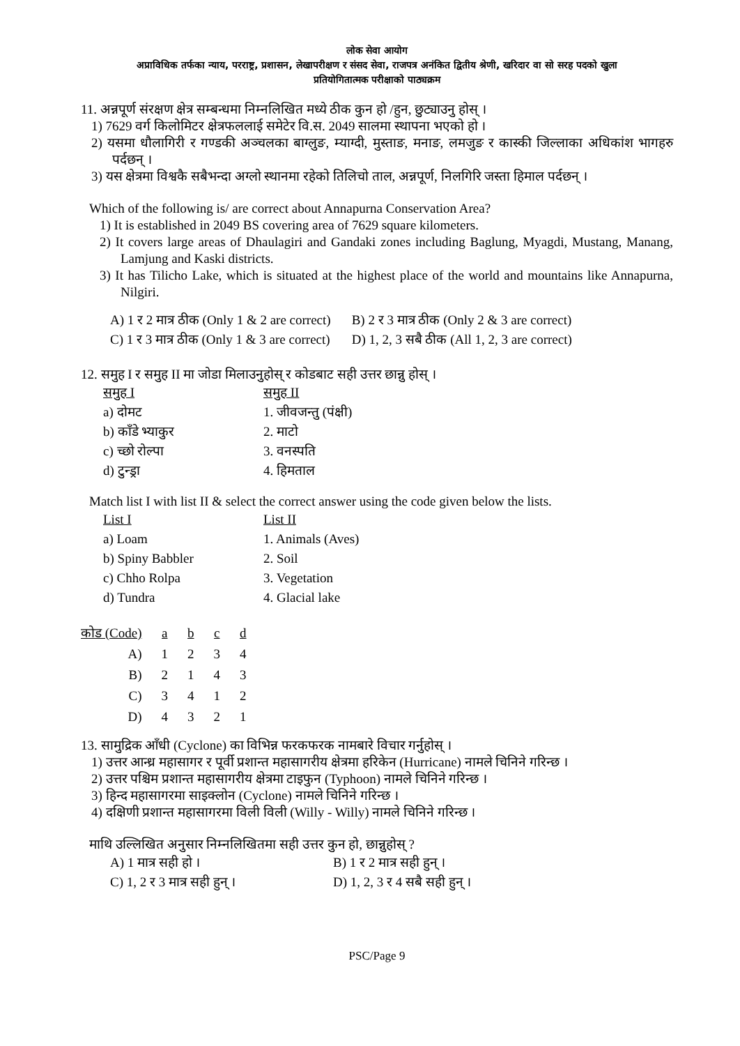लोक सेवा आयोग
अप्राविधिक तर्फका न्याय, परराष्ट्र, प्रशासन, लेखापरीक्षण र संसद सेवा, राजपत्र अनंकित द्वितीय श्रेणी, खरिदार वा सो सरह पदको खुला
प्रतियोगितात्मक परीक्षाको पाठ्यक्रम
11. अन्नपूर्ण संरक्षण क्षेत्र सम्बन्धमा निम्नलिखित मध्ये ठीक कुन हो /हुन, छुट्याउनु होस् ।
1) 7629 वर्ग किलोमिटर क्षेत्रफललाई समेटेर वि.स. 2049 सालमा स्थापना भएको हो ।
2) यसमा धौलागिरी र गण्डकी अञ्चलका बाग्लुङ, म्याग्दी, मुस्ताङ, मनाङ, लमजुङ र कास्की जिल्लाका अधिकांश भागहरु पर्दछन् ।
3) यस क्षेत्रमा विश्वकै सबैभन्दा अग्लो स्थानमा रहेको तिलिचो ताल, अन्नपूर्ण, निलगिरि जस्ता हिमाल पर्दछन् ।
Which of the following is/ are correct about Annapurna Conservation Area?
1) It is established in 2049 BS covering area of 7629 square kilometers.
2) It covers large areas of Dhaulagiri and Gandaki zones including Baglung, Myagdi, Mustang, Manang, Lamjung and Kaski districts.
3) It has Tilicho Lake, which is situated at the highest place of the world and mountains like Annapurna, Nilgiri.
| A) 1 र 2 मात्र ठीक (Only 1 & 2 are correct) | B) 2 र 3 मात्र ठीक (Only 2 & 3 are correct) |
| C) 1 र 3 मात्र ठीक (Only 1 & 3 are correct) | D) 1, 2, 3 सबै ठीक (All 1, 2, 3 are correct) |
12. समुह I र समुह II मा जोडा मिलाउनुहोस् र कोडबाट सही उत्तर छान्नु होस् ।
| समुह I | समुह II |
| a) दोमट | 1. जीवजन्तु (पंक्षी) |
| b) काँडे भ्याकुर | 2. माटो |
| c) च्छो रोल्पा | 3. वनस्पति |
| d) टुन्ड्रा | 4. हिमताल |
Match list I with list II & select the correct answer using the code given below the lists.
| List I | List II |
| a) Loam | 1. Animals (Aves) |
| b) Spiny Babbler | 2. Soil |
| c) Chho Rolpa | 3. Vegetation |
| d) Tundra | 4. Glacial lake |
| कोड (Code) | a | b | c | d |
| A) | 1 | 2 | 3 | 4 |
| B) | 2 | 1 | 4 | 3 |
| C) | 3 | 4 | 1 | 2 |
| D) | 4 | 3 | 2 | 1 |
13. सामुद्रिक आँधी (Cyclone) का विभिन्न फरकफरक नामबारे विचार गर्नुहोस् ।
1) उत्तर आन्ध्र महासागर र पूर्वी प्रशान्त महासागरीय क्षेत्रमा हरिकेन (Hurricane) नामले चिनिने गरिन्छ ।
2) उत्तर पश्चिम प्रशान्त महासागरीय क्षेत्रमा टाइफुन (Typhoon) नामले चिनिने गरिन्छ ।
3) हिन्द महासागरमा साइक्लोन (Cyclone) नामले चिनिने गरिन्छ ।
4) दक्षिणी प्रशान्त महासागरमा विली विली (Willy - Willy) नामले चिनिने गरिन्छ ।
माथि उल्लिखित अनुसार निम्नलिखितमा सही उत्तर कुन हो, छान्नुहोस् ?
| A) 1 मात्र सही हो । | B) 1 र 2 मात्र सही हुन् । |
| C) 1, 2 र 3 मात्र सही हुन् । | D) 1, 2, 3 र 4 सबै सही हुन् । |
PSC/Page 9